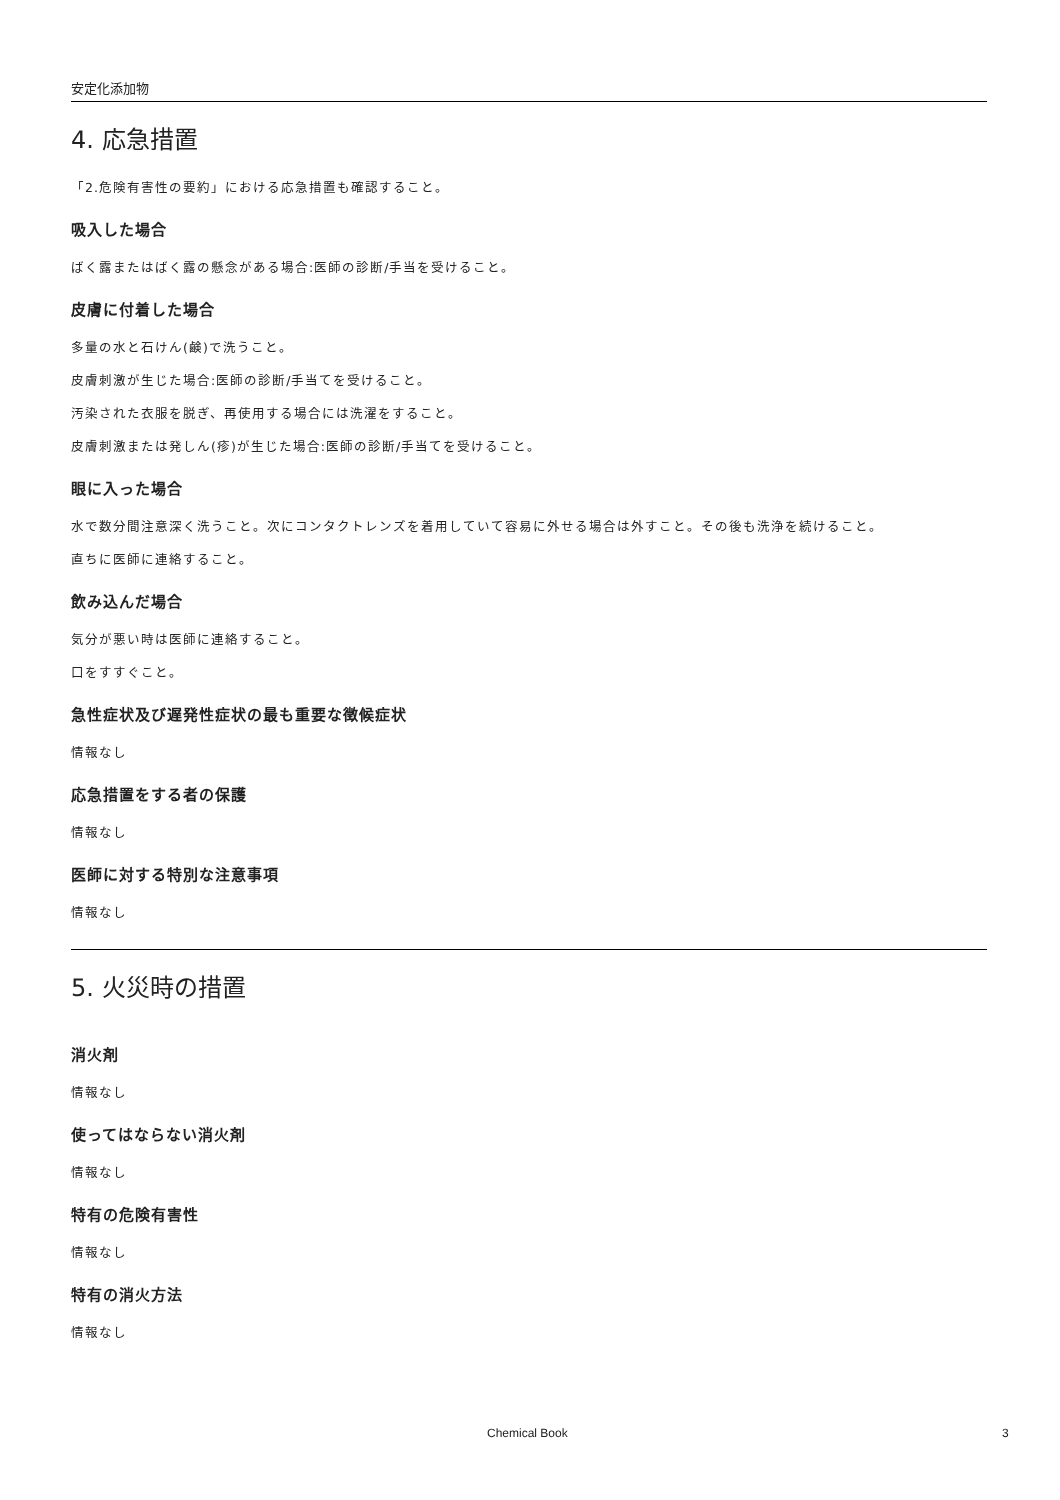安定化添加物
4. 応急措置
「2.危険有害性の要約」における応急措置も確認すること。
吸入した場合
ばく露またはばく露の懸念がある場合:医師の診断/手当を受けること。
皮膚に付着した場合
多量の水と石けん(鹸)で洗うこと。
皮膚刺激が生じた場合:医師の診断/手当てを受けること。
汚染された衣服を脱ぎ、再使用する場合には洗濯をすること。
皮膚刺激または発しん(疹)が生じた場合:医師の診断/手当てを受けること。
眼に入った場合
水で数分間注意深く洗うこと。次にコンタクトレンズを着用していて容易に外せる場合は外すこと。その後も洗浄を続けること。
直ちに医師に連絡すること。
飲み込んだ場合
気分が悪い時は医師に連絡すること。
口をすすぐこと。
急性症状及び遅発性症状の最も重要な徴候症状
情報なし
応急措置をする者の保護
情報なし
医師に対する特別な注意事項
情報なし
5. 火災時の措置
消火剤
情報なし
使ってはならない消火剤
情報なし
特有の危険有害性
情報なし
特有の消火方法
情報なし
Chemical Book 3